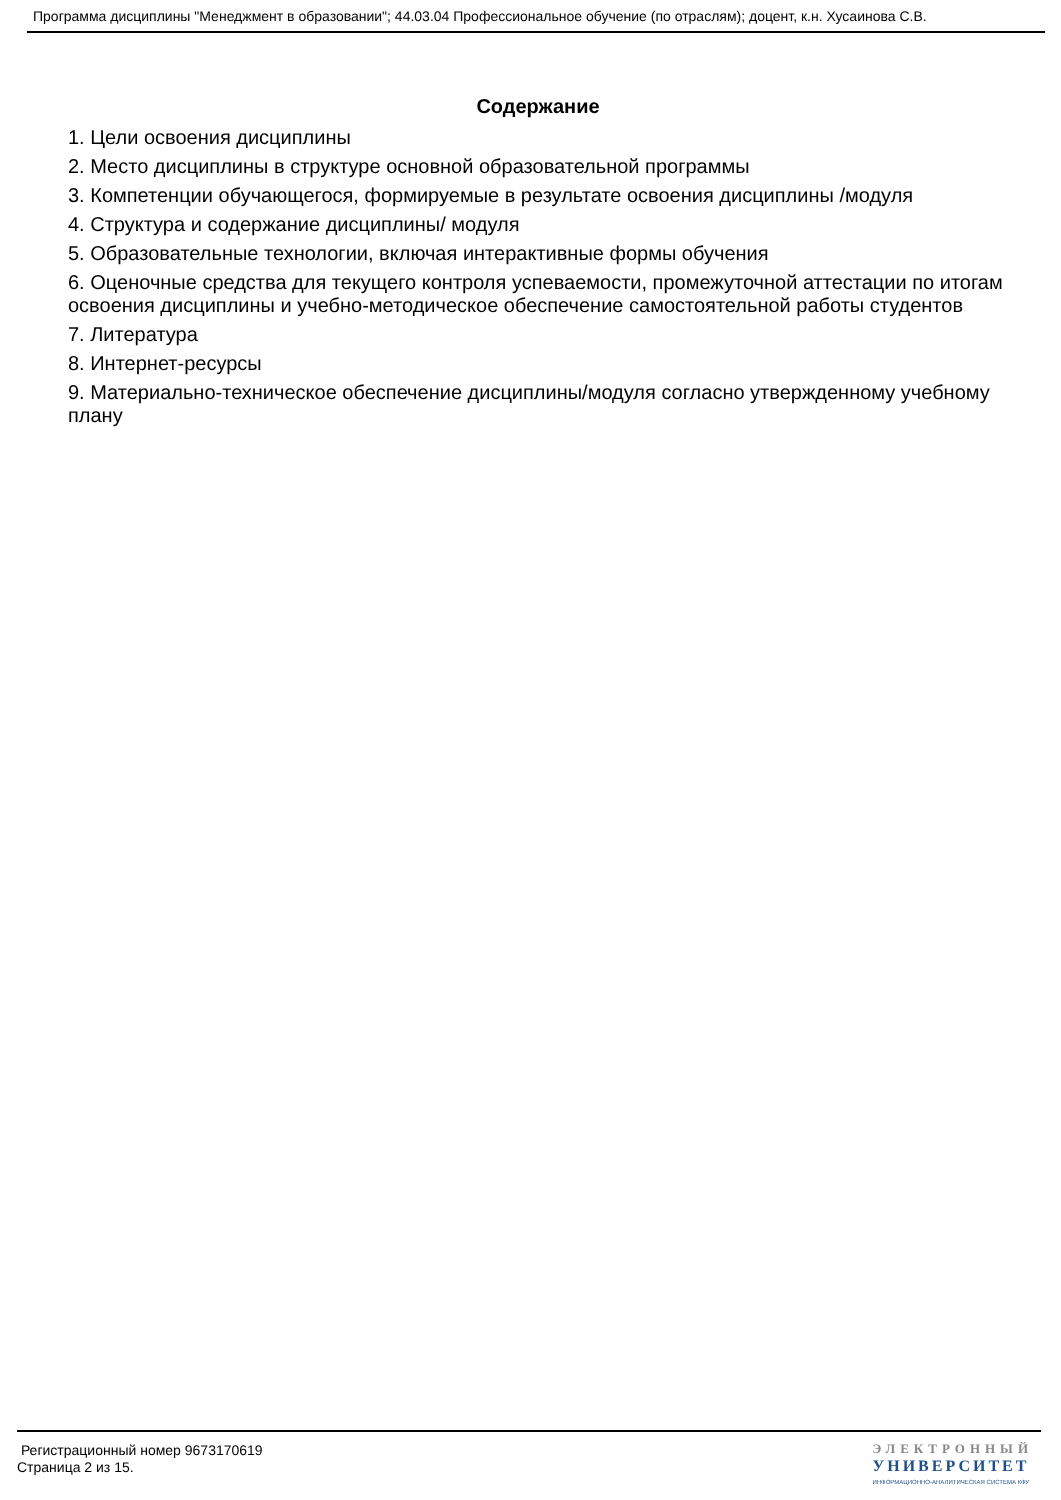Программа дисциплины "Менеджмент в образовании"; 44.03.04 Профессиональное обучение (по отраслям); доцент, к.н. Хусаинова С.В.
Содержание
1. Цели освоения дисциплины
2. Место дисциплины в структуре основной образовательной программы
3. Компетенции обучающегося, формируемые в результате освоения дисциплины /модуля
4. Структура и содержание дисциплины/ модуля
5. Образовательные технологии, включая интерактивные формы обучения
6. Оценочные средства для текущего контроля успеваемости, промежуточной аттестации по итогам освоения дисциплины и учебно-методическое обеспечение самостоятельной работы студентов
7. Литература
8. Интернет-ресурсы
9. Материально-техническое обеспечение дисциплины/модуля согласно утвержденному учебному плану
Регистрационный номер 9673170619
Страница 2 из 15.
ЭЛЕКТРОННЫЙ
УНИВЕРСИТЕТ
ИНФОРМАЦИОННО-АНАЛИТИЧЕСКАЯ СИСТЕМА КФУ